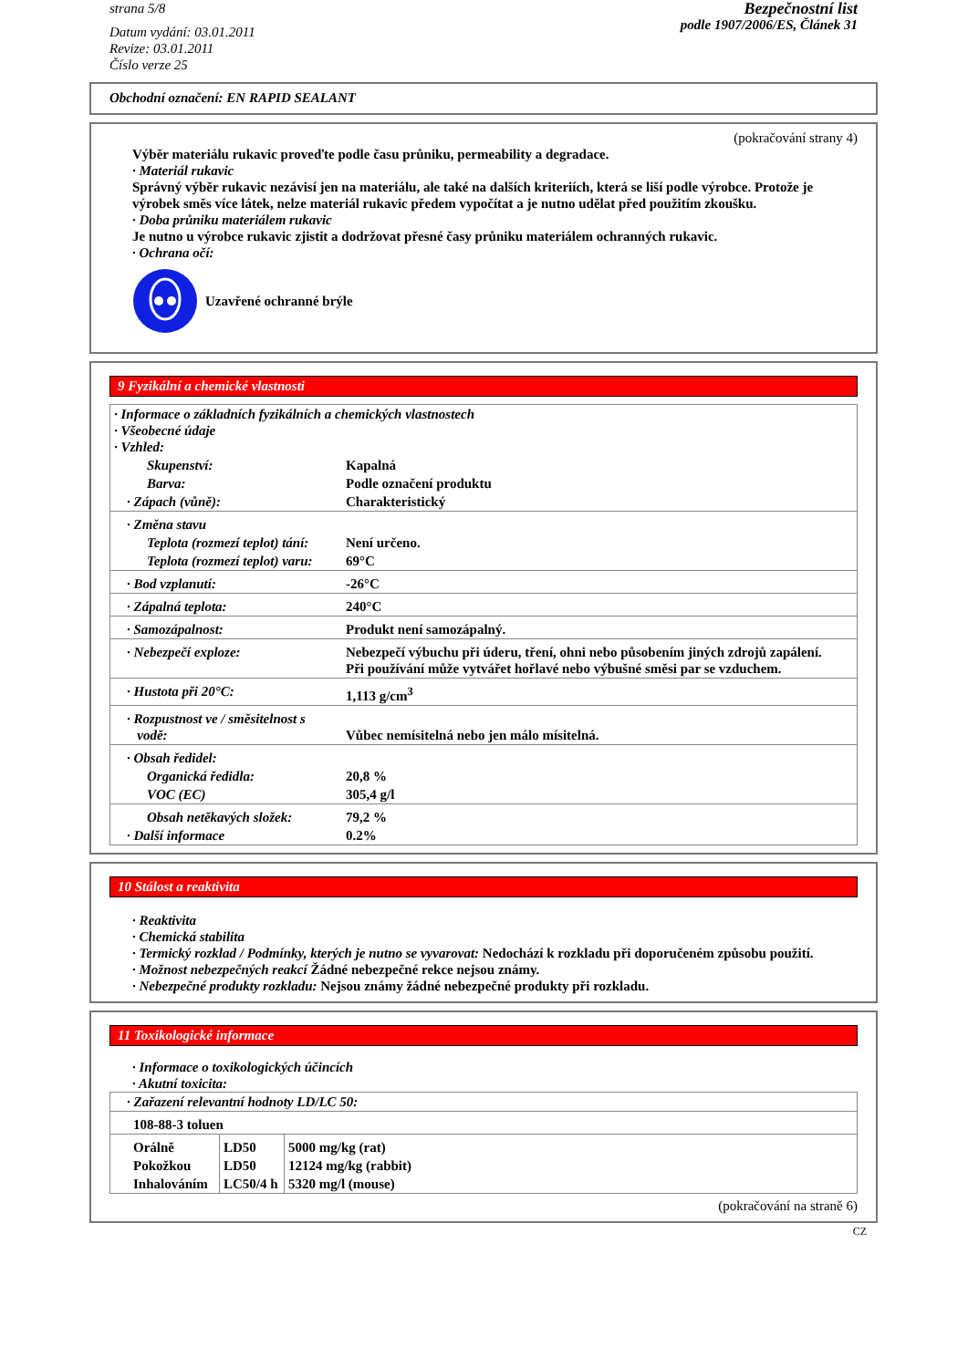strana 5/8
Datum vydání: 03.01.2011
Revize: 03.01.2011
Číslo verze 25
Bezpečnostní list
podle 1907/2006/ES, Článek 31
Obchodní označení: EN RAPID SEALANT
(pokračování strany 4)
Výběr materiálu rukavic proveďte podle času průniku, permeability a degradace.
· Materiál rukavic
Správný výběr rukavic nezávisí jen na materiálu, ale také na dalších kriteriích, která se liší podle výrobce. Protože je výrobek směs více látek, nelze materiál rukavic předem vypočítat a je nutno udělat před použitím zkoušku.
· Doba průniku materiálem rukavic
Je nutno u výrobce rukavic zjistit a dodržovat přesné časy průniku materiálem ochranných rukavic.
· Ochrana očí:
Uzavřené ochranné brýle
9 Fyzikální a chemické vlastnosti
| · Informace o základních fyzikálních a chemických vlastnostech · Všeobecné údaje · Vzhled: | |
| Skupenství: | Kapalná |
| Barva: | Podle označení produktu |
| · Zápach (vůně): | Charakteristický |
| · Změna stavu | |
| Teplota (rozmezí teplot) tání: | Není určeno. |
| Teplota (rozmezí teplot) varu: | 69°C |
| · Bod vzplanutí: | -26°C |
| · Zápalná teplota: | 240°C |
| · Samozápalnost: | Produkt není samozápalný. |
| · Nebezpečí exploze: | Nebezpečí výbuchu při úderu, tření, ohni nebo působením jiných zdrojů zapálení. Při používání může vytvářet hořlavé nebo výbušné směsi par se vzduchem. |
| · Hustota při 20°C: | 1,113 g/cm<sup>3</sup> |
| · Rozpustnost ve / směsitelnost s vodě: | Vůbec nemísitelná nebo jen málo mísitelná. |
| · Obsah ředidel: | |
| Organická ředidla: | 20,8 % |
| VOC (EC) | 305,4 g/l |
| Obsah netěkavých složek: | 79,2 % |
| · Další informace | 0.2% |
10 Stálost a reaktivita
· Reaktivita
· Chemická stabilita
· Termický rozklad / Podmínky, kterých je nutno se vyvarovat: Nedochází k rozkladu při doporučeném způsobu použití.
· Možnost nebezpečných reakcí Žádné nebezpečné rekce nejsou známy.
· Nebezpečné produkty rozkladu: Nejsou známy žádné nebezpečné produkty při rozkladu.
11 Toxikologické informace
· Informace o toxikologických účincích
· Akutní toxicita:
| · Zařazení relevantní hodnoty LD/LC 50: | | |
| 108-88-3 toluen | | |
| Orálně | LD50 | 5000 mg/kg (rat) |
| Pokožkou | LD50 | 12124 mg/kg (rabbit) |
| Inhalováním | LC50/4 h | 5320 mg/l (mouse) |
(pokračování na straně 6)
CZ